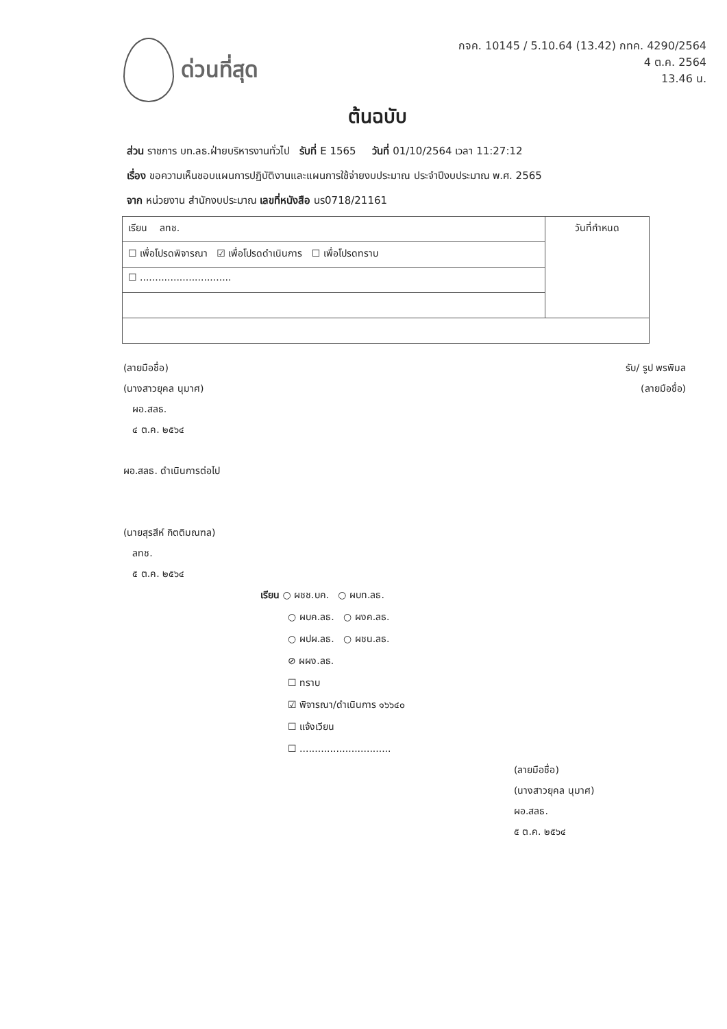ด่วนที่สุด
กจค. 10145 / 5.10.64 (13.42) กทค. 4290/2564
4 ต.ค. 2564
13.46 น.
ต้นฉบับ
ส่วน ราชการ บท.ลธ.ฝ่ายบริหารงานทั่วไป รับที่ E 1565 วันที่ 01/10/2564 เวลา 11:27:12
เรื่อง ขอความเห็นชอบแผนการปฏิบัติงานและแผนการใช้จ่ายงบประมาณ ประจำปีงบประมาณ พ.ศ. 2565
จาก หน่วยงาน สำนักงบประมาณ เลขที่หนังสือ นร0718/21161
| เรียน ลทช. | วันที่กำหนด |
| ☐ เพื่อโปรดพิจารณา ☑ เพื่อโปรดดำเนินการ ☐ เพื่อโปรดทราบ | |
| ☐ .............................. | |
(ลายมือชื่อ)
(นางสาวยุคล นุมาศ)
ผอ.สลธ.
๔ ต.ค. ๒๕๖๔
ผอ.สลธ. ดำเนินการต่อไป
(นายสุรสีห์ กิตติมณฑล)
ลทช.
๕ ต.ค. ๒๕๖๔
รับ/ รูป พรพิมล
(ลายมือชื่อ)
เรียน ○ ผชช.บค. ○ ผบท.ลธ.
○ ผบค.ลธ. ○ ผงค.ลธ.
○ ผปผ.ลธ. ○ ผชน.ลธ.
⊘ ผผง.ลธ.
☐ ทราบ
☑ พิจารณา/ดำเนินการ ๑๖๖๔๐
☐ แจ้งเวียน
☐ ..............................
(ลายมือชื่อ)
(นางสาวยุคล นุมาศ)
ผอ.สลธ.
๕ ต.ค. ๒๕๖๔